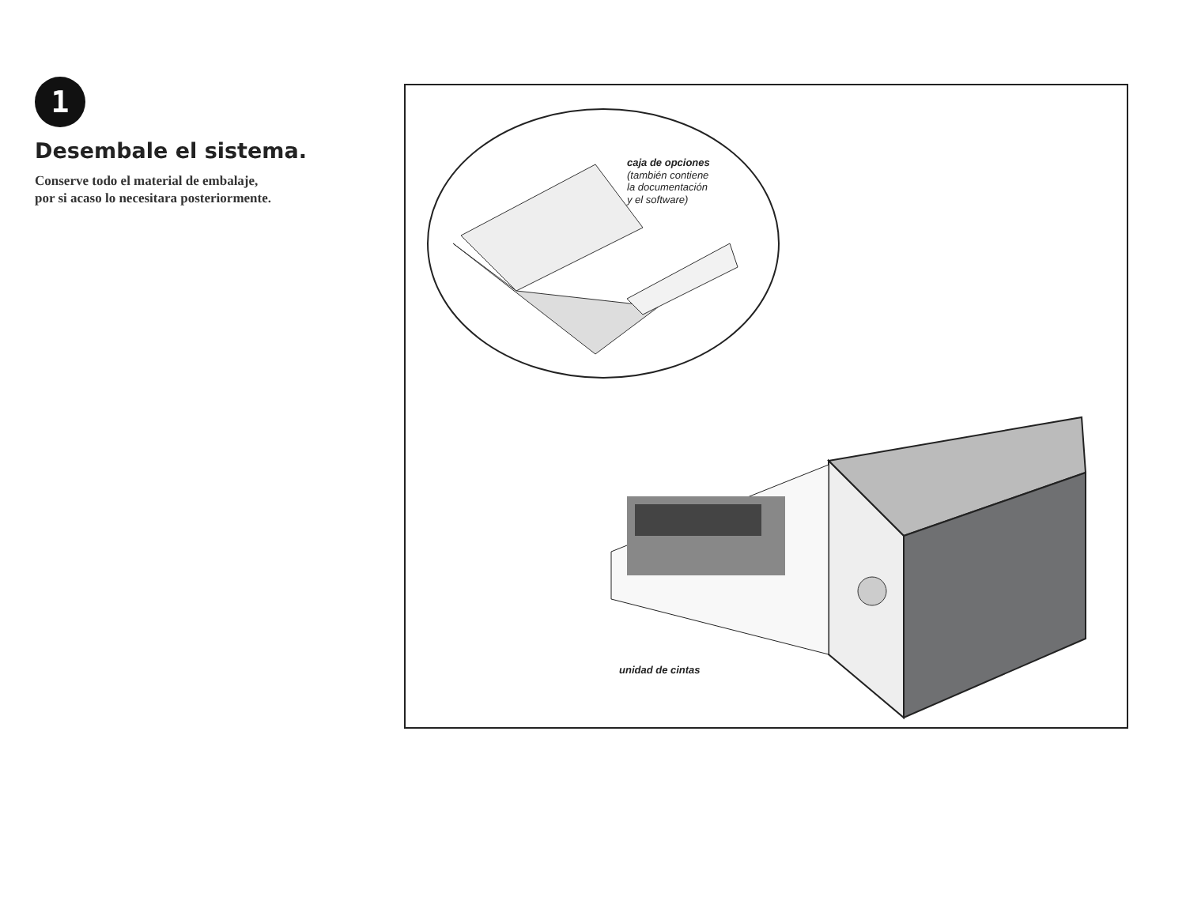1
Desembale el sistema.
Conserve todo el material de embalaje,
por si acaso lo necesitara posteriormente.
caja de opciones
(también contiene
la documentación
y el software)
unidad de cintas